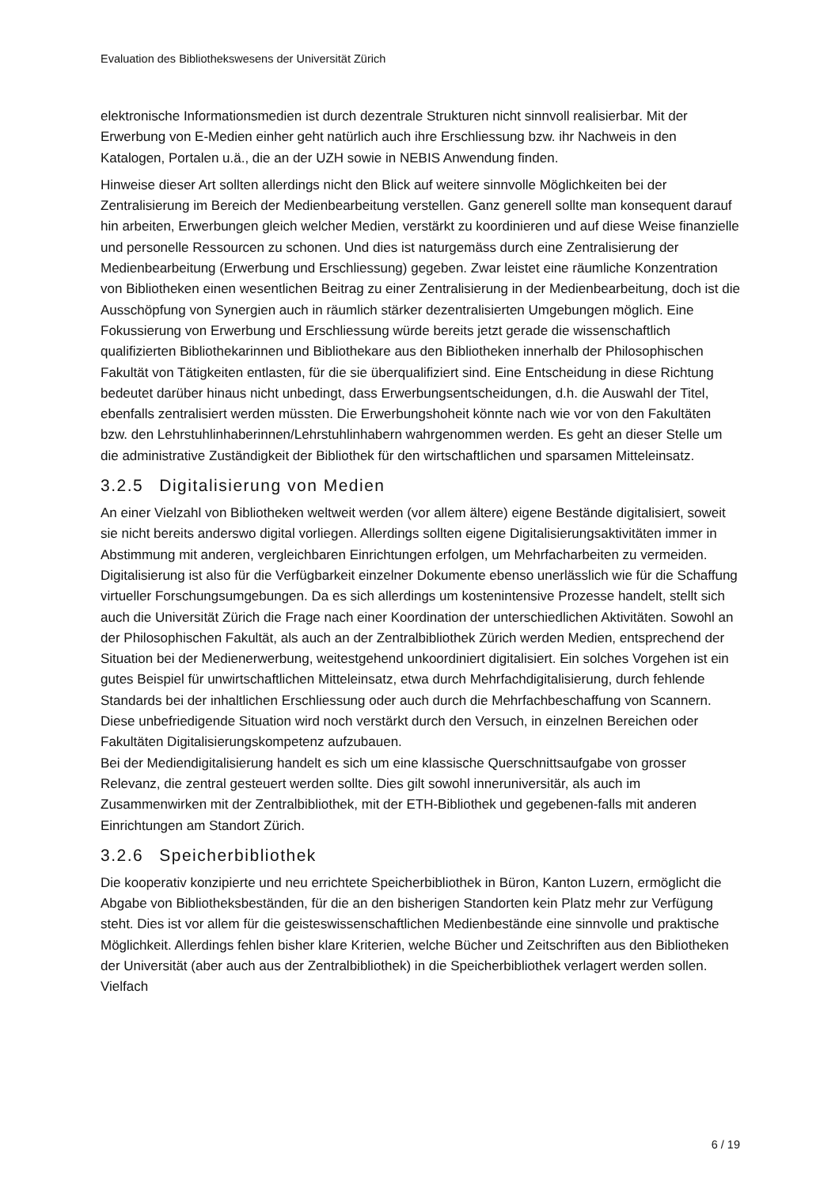Evaluation des Bibliothekswesens der Universität Zürich
elektronische Informationsmedien ist durch dezentrale Strukturen nicht sinnvoll realisierbar. Mit der Erwerbung von E-Medien einher geht natürlich auch ihre Erschliessung bzw. ihr Nachweis in den Katalogen, Portalen u.ä., die an der UZH sowie in NEBIS Anwendung finden.
Hinweise dieser Art sollten allerdings nicht den Blick auf weitere sinnvolle Möglichkeiten bei der Zentralisierung im Bereich der Medienbearbeitung verstellen. Ganz generell sollte man konsequent darauf hin arbeiten, Erwerbungen gleich welcher Medien, verstärkt zu koordinieren und auf diese Weise finanzielle und personelle Ressourcen zu schonen. Und dies ist naturgemäss durch eine Zentralisierung der Medienbearbeitung (Erwerbung und Erschliessung) gegeben. Zwar leistet eine räumliche Konzentration von Bibliotheken einen wesentlichen Beitrag zu einer Zentralisierung in der Medienbearbeitung, doch ist die Ausschöpfung von Synergien auch in räumlich stärker dezentralisierten Umgebungen möglich. Eine Fokussierung von Erwerbung und Erschliessung würde bereits jetzt gerade die wissenschaftlich qualifizierten Bibliothekarinnen und Bibliothekare aus den Bibliotheken innerhalb der Philosophischen Fakultät von Tätigkeiten entlasten, für die sie überqualifiziert sind. Eine Entscheidung in diese Richtung bedeutet darüber hinaus nicht unbedingt, dass Erwerbungsentscheidungen, d.h. die Auswahl der Titel, ebenfalls zentralisiert werden müssten. Die Erwerbungshoheit könnte nach wie vor von den Fakultäten bzw. den Lehrstuhlinhaberinnen/Lehrstuhlinhabern wahrgenommen werden. Es geht an dieser Stelle um die administrative Zuständigkeit der Bibliothek für den wirtschaftlichen und sparsamen Mitteleinsatz.
3.2.5 Digitalisierung von Medien
An einer Vielzahl von Bibliotheken weltweit werden (vor allem ältere) eigene Bestände digitalisiert, soweit sie nicht bereits anderswo digital vorliegen. Allerdings sollten eigene Digitalisierungsaktivitäten immer in Abstimmung mit anderen, vergleichbaren Einrichtungen erfolgen, um Mehrfacharbeiten zu vermeiden. Digitalisierung ist also für die Verfügbarkeit einzelner Dokumente ebenso unerlässlich wie für die Schaffung virtueller Forschungsumgebungen. Da es sich allerdings um kostenintensive Prozesse handelt, stellt sich auch die Universität Zürich die Frage nach einer Koordination der unterschiedlichen Aktivitäten. Sowohl an der Philosophischen Fakultät, als auch an der Zentralbibliothek Zürich werden Medien, entsprechend der Situation bei der Medienerwerbung, weitestgehend unkoordiniert digitalisiert. Ein solches Vorgehen ist ein gutes Beispiel für unwirtschaftlichen Mitteleinsatz, etwa durch Mehrfachdigitalisierung, durch fehlende Standards bei der inhaltlichen Erschliessung oder auch durch die Mehrfachbeschaffung von Scannern. Diese unbefriedigende Situation wird noch verstärkt durch den Versuch, in einzelnen Bereichen oder Fakultäten Digitalisierungskompetenz aufzubauen.
Bei der Mediendigitalisierung handelt es sich um eine klassische Querschnittsaufgabe von grosser Relevanz, die zentral gesteuert werden sollte. Dies gilt sowohl inneruniversitär, als auch im Zusammenwirken mit der Zentralbibliothek, mit der ETH-Bibliothek und gegebenen-falls mit anderen Einrichtungen am Standort Zürich.
3.2.6 Speicherbibliothek
Die kooperativ konzipierte und neu errichtete Speicherbibliothek in Büron, Kanton Luzern, ermöglicht die Abgabe von Bibliotheksbeständen, für die an den bisherigen Standorten kein Platz mehr zur Verfügung steht. Dies ist vor allem für die geisteswissenschaftlichen Medienbestände eine sinnvolle und praktische Möglichkeit. Allerdings fehlen bisher klare Kriterien, welche Bücher und Zeitschriften aus den Bibliotheken der Universität (aber auch aus der Zentralbibliothek) in die Speicherbibliothek verlagert werden sollen. Vielfach
6 / 19